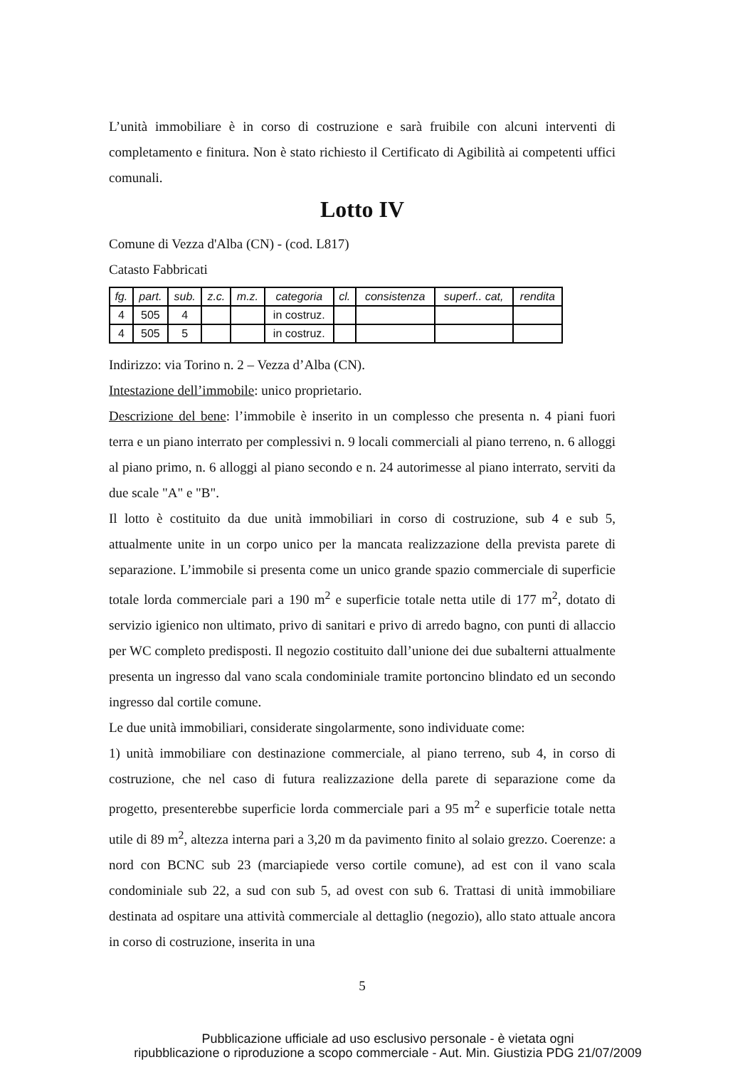L’unità immobiliare è in corso di costruzione e sarà fruibile con alcuni interventi di completamento e finitura. Non è stato richiesto il Certificato di Agibilità ai competenti uffici comunali.
Lotto IV
Comune di Vezza d'Alba (CN) - (cod. L817)
Catasto Fabbricati
| fg. | part. | sub. | z.c. | m.z. | categoria | cl. | consistenza | superf.. cat, | rendita |
| --- | --- | --- | --- | --- | --- | --- | --- | --- | --- |
| 4 | 505 | 4 | | | in costruz. | | | | |
| 4 | 505 | 5 | | | in costruz. | | | | |
Indirizzo: via Torino n. 2 – Vezza d’Alba (CN).
Intestazione dell’immobile: unico proprietario.
Descrizione del bene: l’immobile è inserito in un complesso che presenta n. 4 piani fuori terra e un piano interrato per complessivi n. 9 locali commerciali al piano terreno, n. 6 alloggi al piano primo, n. 6 alloggi al piano secondo e n. 24 autorimesse al piano interrato, serviti da due scale "A" e "B".
Il lotto è costituito da due unità immobiliari in corso di costruzione, sub 4 e sub 5, attualmente unite in un corpo unico per la mancata realizzazione della prevista parete di separazione. L’immobile si presenta come un unico grande spazio commerciale di superficie totale lorda commerciale pari a 190 m<sup>2</sup> e superficie totale netta utile di 177 m<sup>2</sup>, dotato di servizio igienico non ultimato, privo di sanitari e privo di arredo bagno, con punti di allaccio per WC completo predisposti. Il negozio costituito dall’unione dei due subalterni attualmente presenta un ingresso dal vano scala condominiale tramite portoncino blindato ed un secondo ingresso dal cortile comune.
Le due unità immobiliari, considerate singolarmente, sono individuate come:
1) unità immobiliare con destinazione commerciale, al piano terreno, sub 4, in corso di costruzione, che nel caso di futura realizzazione della parete di separazione come da progetto, presenterebbe superficie lorda commerciale pari a 95 m<sup>2</sup> e superficie totale netta utile di 89 m<sup>2</sup>, altezza interna pari a 3,20 m da pavimento finito al solaio grezzo. Coerenze: a nord con BCNC sub 23 (marciapiede verso cortile comune), ad est con il vano scala condominiale sub 22, a sud con sub 5, ad ovest con sub 6. Trattasi di unità immobiliare destinata ad ospitare una attività commerciale al dettaglio (negozio), allo stato attuale ancora in corso di costruzione, inserita in una
5
Pubblicazione ufficiale ad uso esclusivo personale - è vietata ogni
ripubblicazione o riproduzione a scopo commerciale - Aut. Min. Giustizia PDG 21/07/2009